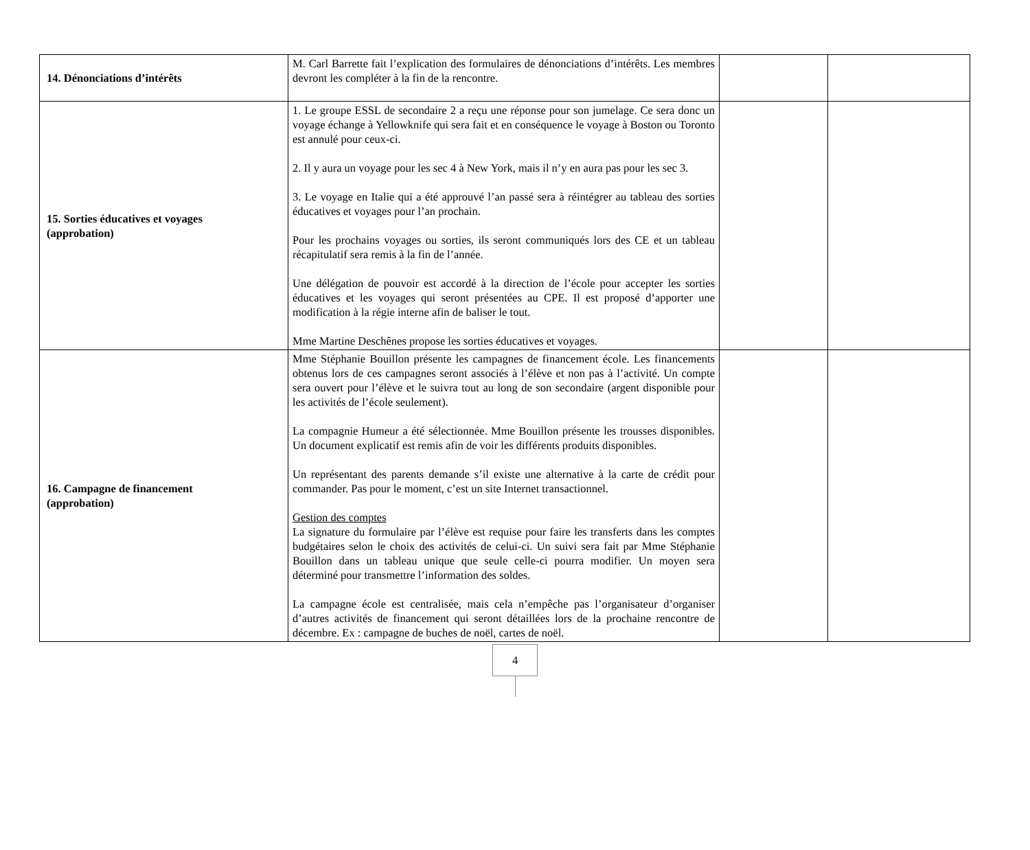| 14. Dénonciations d’intérêts | M. Carl Barrette fait l’explication des formulaires de dénonciations d’intérêts. Les membres devront les compléter à la fin de la rencontre. | | |
| 15. Sorties éducatives et voyages (approbation) | 1. Le groupe ESSL de secondaire 2 a reçu une réponse pour son jumelage. Ce sera donc un voyage échange à Yellowknife qui sera fait et en conséquence le voyage à Boston ou Toronto est annulé pour ceux-ci. 2. Il y aura un voyage pour les sec 4 à New York, mais il n’y en aura pas pour les sec 3. 3. Le voyage en Italie qui a été approuvé l’an passé sera à réintégrer au tableau des sorties éducatives et voyages pour l’an prochain. Pour les prochains voyages ou sorties, ils seront communiqués lors des CE et un tableau récapitulatif sera remis à la fin de l’année. Une délégation de pouvoir est accordé à la direction de l’école pour accepter les sorties éducatives et les voyages qui seront présentées au CPE. Il est proposé d’apporter une modification à la régie interne afin de baliser le tout. Mme Martine Deschênes propose les sorties éducatives et voyages. | | |
| 16. Campagne de financement (approbation) | Mme Stéphanie Bouillon présente les campagnes de financement école. Les financements obtenus lors de ces campagnes seront associés à l’élève et non pas à l’activité. Un compte sera ouvert pour l’élève et le suivra tout au long de son secondaire (argent disponible pour les activités de l’école seulement). La compagnie Humeur a été sélectionnée. Mme Bouillon présente les trousses disponibles. Un document explicatif est remis afin de voir les différents produits disponibles. Un représentant des parents demande s’il existe une alternative à la carte de crédit pour commander. Pas pour le moment, c’est un site Internet transactionnel. Gestion des comptes La signature du formulaire par l’élève est requise pour faire les transferts dans les comptes budgétaires selon le choix des activités de celui-ci. Un suivi sera fait par Mme Stéphanie Bouillon dans un tableau unique que seule celle-ci pourra modifier. Un moyen sera déterminé pour transmettre l’information des soldes. La campagne école est centralisée, mais cela n’empêche pas l’organisateur d’organiser d’autres activités de financement qui seront détaillées lors de la prochaine rencontre de décembre. Ex : campagne de buches de noël, cartes de noël. | | |
4